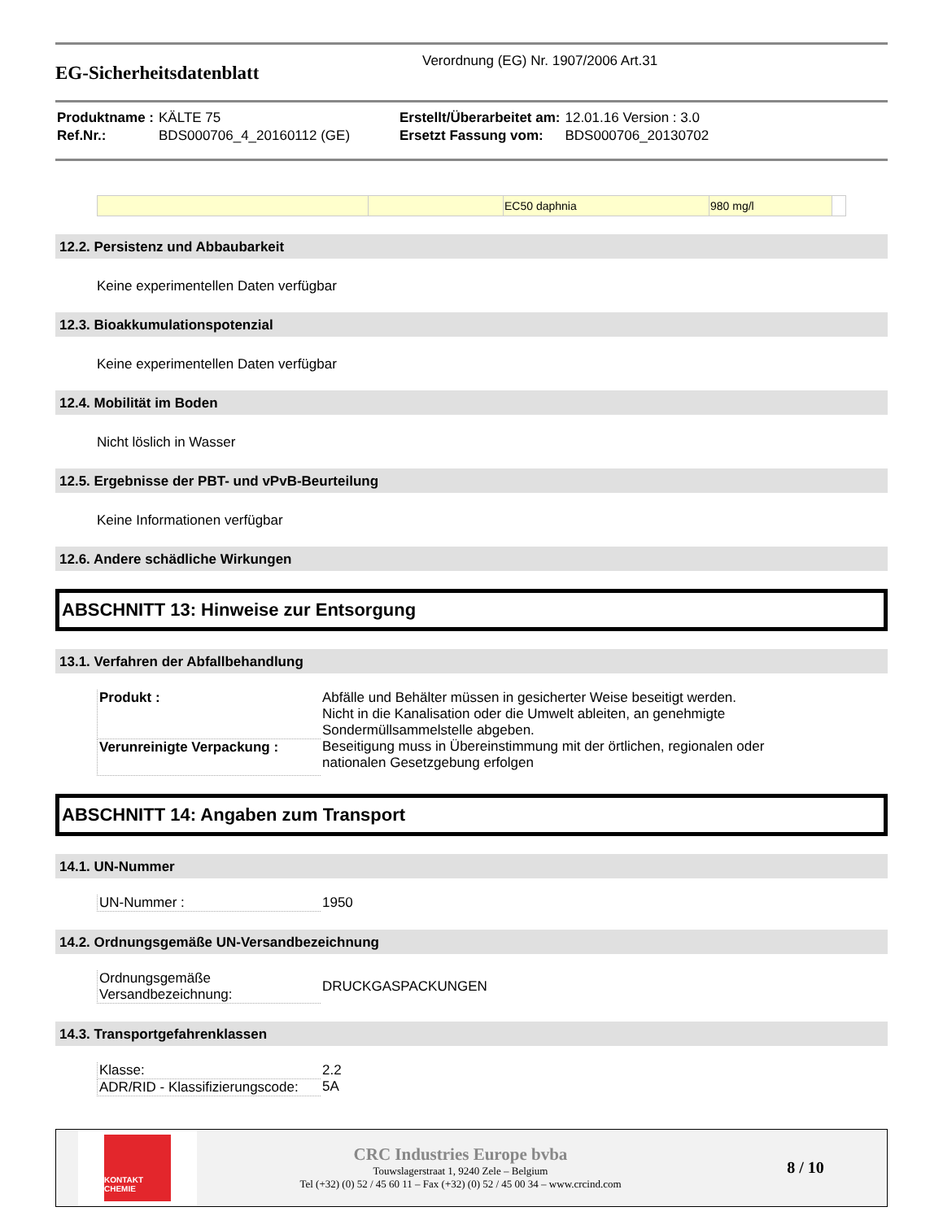EG-Sicherheitsdatenblatt
Verordnung (EG) Nr. 1907/2006 Art.31
| Produktname : | KÄLTE 75 | Erstellt/Überarbeitet am: | 12.01.16 Version : 3.0 |
| Ref.Nr.: | BDS000706_4_20160112 (GE) | Ersetzt Fassung vom: | BDS000706_20130702 |
| | | EC50 daphnia | 980 mg/l | |
12.2. Persistenz und Abbaubarkeit
Keine experimentellen Daten verfügbar
12.3. Bioakkumulationspotenzial
Keine experimentellen Daten verfügbar
12.4. Mobilität im Boden
Nicht löslich in Wasser
12.5. Ergebnisse der PBT- und vPvB-Beurteilung
Keine Informationen verfügbar
12.6. Andere schädliche Wirkungen
ABSCHNITT 13: Hinweise zur Entsorgung
13.1. Verfahren der Abfallbehandlung
| Produkt : | Abfälle und Behälter müssen in gesicherter Weise beseitigt werden. Nicht in die Kanalisation oder die Umwelt ableiten, an genehmigte Sondermüllsammelstelle abgeben. |
| Verunreinigte Verpackung : | Beseitigung muss in Übereinstimmung mit der örtlichen, regionalen oder nationalen Gesetzgebung erfolgen |
ABSCHNITT 14: Angaben zum Transport
14.1. UN-Nummer
| UN-Nummer : | 1950 |
14.2. Ordnungsgemäße UN-Versandbezeichnung
| Ordnungsgemäße Versandbezeichnung: | DRUCKGASPACKUNGEN |
14.3. Transportgefahrenklassen
| Klasse: | 2.2 |
| ADR/RID - Klassifizierungscode: | 5A |
KONTAKT
CHEMIE
CRC Industries Europe bvba
Touwslagerstraat 1, 9240 Zele – Belgium
Tel (+32) (0) 52 / 45 60 11 – Fax (+32) (0) 52 / 45 00 34 – www.crcind.com
8 / 10